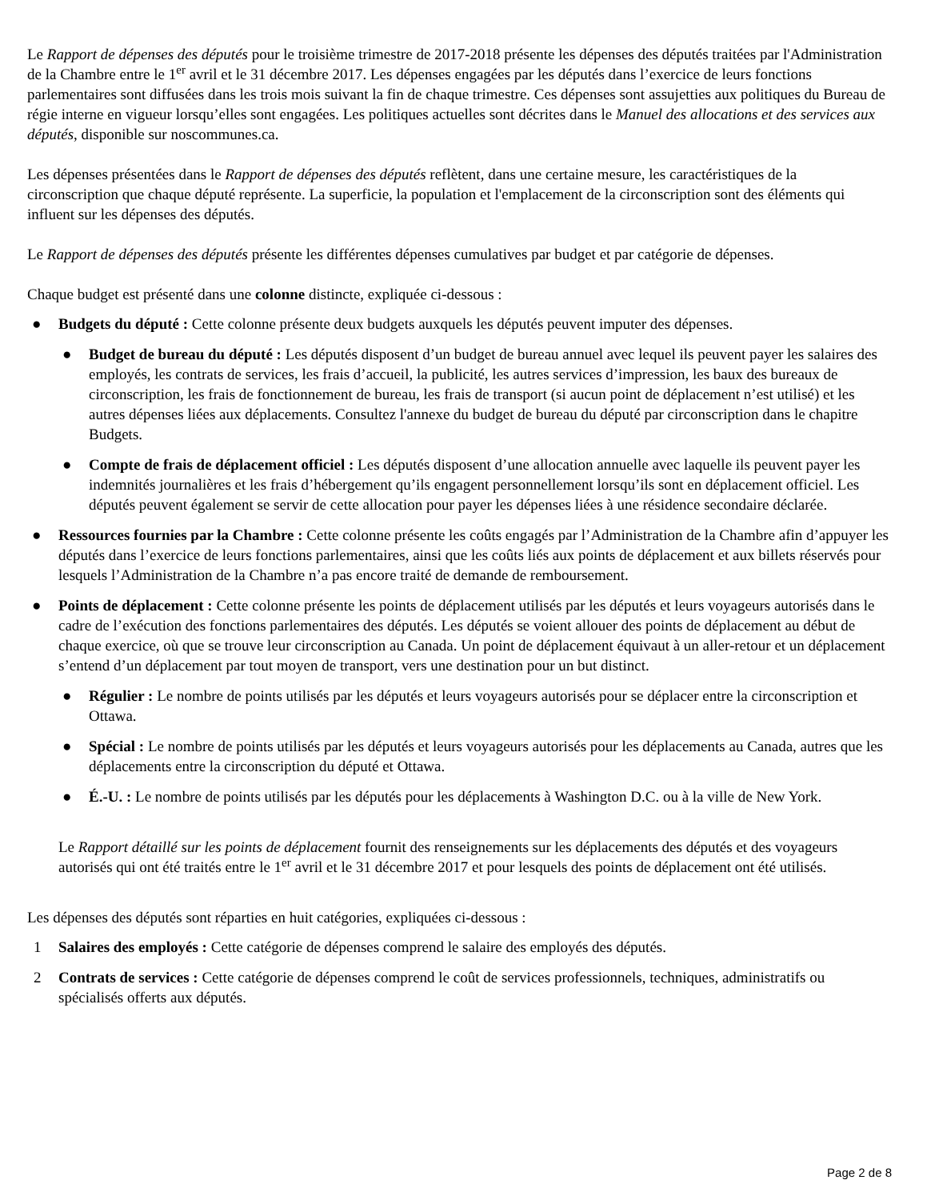Le Rapport de dépenses des députés pour le troisième trimestre de 2017-2018 présente les dépenses des députés traitées par l'Administration de la Chambre entre le 1<sup>er</sup> avril et le 31 décembre 2017. Les dépenses engagées par les députés dans l’exercice de leurs fonctions parlementaires sont diffusées dans les trois mois suivant la fin de chaque trimestre. Ces dépenses sont assujetties aux politiques du Bureau de régie interne en vigueur lorsqu’elles sont engagées. Les politiques actuelles sont décrites dans le Manuel des allocations et des services aux députés, disponible sur noscommunes.ca.
Les dépenses présentées dans le Rapport de dépenses des députés reflètent, dans une certaine mesure, les caractéristiques de la circonscription que chaque député représente. La superficie, la population et l'emplacement de la circonscription sont des éléments qui influent sur les dépenses des députés.
Le Rapport de dépenses des députés présente les différentes dépenses cumulatives par budget et par catégorie de dépenses.
Chaque budget est présenté dans une colonne distincte, expliquée ci-dessous :
● Budgets du député : Cette colonne présente deux budgets auxquels les députés peuvent imputer des dépenses.
● Budget de bureau du député : Les députés disposent d’un budget de bureau annuel avec lequel ils peuvent payer les salaires des employés, les contrats de services, les frais d’accueil, la publicité, les autres services d’impression, les baux des bureaux de circonscription, les frais de fonctionnement de bureau, les frais de transport (si aucun point de déplacement n’est utilisé) et les autres dépenses liées aux déplacements. Consultez l'annexe du budget de bureau du député par circonscription dans le chapitre Budgets.
● Compte de frais de déplacement officiel : Les députés disposent d’une allocation annuelle avec laquelle ils peuvent payer les indemnités journalières et les frais d’hébergement qu’ils engagent personnellement lorsqu’ils sont en déplacement officiel. Les députés peuvent également se servir de cette allocation pour payer les dépenses liées à une résidence secondaire déclarée.
● Ressources fournies par la Chambre : Cette colonne présente les coûts engagés par l’Administration de la Chambre afin d’appuyer les députés dans l’exercice de leurs fonctions parlementaires, ainsi que les coûts liés aux points de déplacement et aux billets réservés pour lesquels l’Administration de la Chambre n’a pas encore traité de demande de remboursement.
● Points de déplacement : Cette colonne présente les points de déplacement utilisés par les députés et leurs voyageurs autorisés dans le cadre de l’exécution des fonctions parlementaires des députés. Les députés se voient allouer des points de déplacement au début de chaque exercice, où que se trouve leur circonscription au Canada. Un point de déplacement équivaut à un aller-retour et un déplacement s’entend d’un déplacement par tout moyen de transport, vers une destination pour un but distinct.
● Régulier : Le nombre de points utilisés par les députés et leurs voyageurs autorisés pour se déplacer entre la circonscription et Ottawa.
● Spécial : Le nombre de points utilisés par les députés et leurs voyageurs autorisés pour les déplacements au Canada, autres que les déplacements entre la circonscription du député et Ottawa.
● É.-U. : Le nombre de points utilisés par les députés pour les déplacements à Washington D.C. ou à la ville de New York.
Le Rapport détaillé sur les points de déplacement fournit des renseignements sur les déplacements des députés et des voyageurs autorisés qui ont été traités entre le 1<sup>er</sup> avril et le 31 décembre 2017 et pour lesquels des points de déplacement ont été utilisés.
Les dépenses des députés sont réparties en huit catégories, expliquées ci-dessous :
1 Salaires des employés : Cette catégorie de dépenses comprend le salaire des employés des députés.
2 Contrats de services : Cette catégorie de dépenses comprend le coût de services professionnels, techniques, administratifs ou spécialisés offerts aux députés.
Page 2 de 8